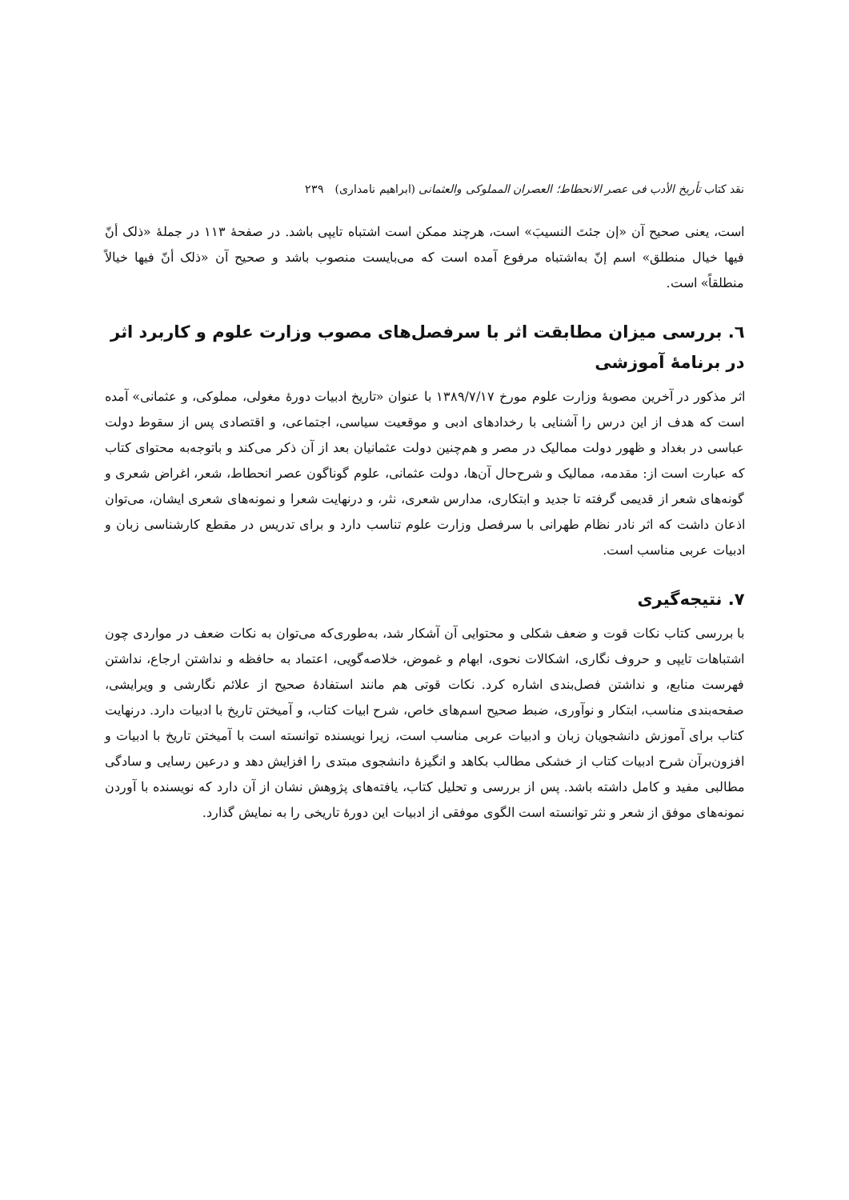نقد کتاب تأریخ الأدب فی عصر الانحطاط؛ العصران المملوکی والعثمانی (ابراهیم نامداری) ۲۳۹
است، یعنی صحیح آن «إن جئتَ النسیبَ» است، هرچند ممکن است اشتباه تایپی باشد. در صفحهٔ ۱۱۳ در جملهٔ «ذلک أنّ فیها خیال منطلق» اسم إنّ به‌اشتباه مرفوع آمده است که می‌بایست منصوب باشد و صحیح آن «ذلک أنّ فیها خیالاً منطلقاً» است.
٦. بررسی میزان مطابقت اثر با سرفصل‌های مصوب وزارت علوم و کاربرد اثر در برنامهٔ آموزشی
اثر مذکور در آخرین مصوبهٔ وزارت علوم مورخ ۱۳۸۹/۷/۱۷ با عنوان «تاریخ ادبیات دورهٔ مغولی، مملوکی، و عثمانی» آمده است که هدف از این درس را آشنایی با رخدادهای ادبی و موقعیت سیاسی، اجتماعی، و اقتصادی پس از سقوط دولت عباسی در بغداد و ظهور دولت ممالیک در مصر و هم‌چنین دولت عثمانیان بعد از آن ذکر می‌کند و باتوجه‌به محتوای کتاب که عبارت است از: مقدمه، ممالیک و شرح‌حال آن‌ها، دولت عثمانی، علوم گوناگون عصر انحطاط، شعر، اغراض شعری و گونه‌های شعر از قدیمی گرفته تا جدید و ابتکاری، مدارس شعری، نثر، و درنهایت شعرا و نمونه‌های شعری ایشان، می‌توان اذعان داشت که اثر نادر نظام طهرانی با سرفصل وزارت علوم تناسب دارد و برای تدریس در مقطع کارشناسی زبان و ادبیات عربی مناسب است.
۷. نتیجه‌گیری
با بررسی کتاب نکات قوت و ضعف شکلی و محتوایی آن آشکار شد، به‌طوری‌که می‌توان به نکات ضعف در مواردی چون اشتباهات تایپی و حروف نگاری، اشکالات نحوی، ابهام و غموض، خلاصه‌گویی، اعتماد به حافظه و نداشتن ارجاع، نداشتن فهرست منابع، و نداشتن فصل‌بندی اشاره کرد. نکات قوتی هم مانند استفادهٔ صحیح از علائم نگارشی و ویرایشی، صفحه‌بندی مناسب، ابتکار و نوآوری، ضبط صحیح اسم‌های خاص، شرح ابیات کتاب، و آمیختن تاریخ با ادبیات دارد. درنهایت کتاب برای آموزش دانشجویان زبان و ادبیات عربی مناسب است، زیرا نویسنده توانسته است با آمیختن تاریخ با ادبیات و افزون‌برآن شرح ادبیات کتاب از خشکی مطالب بکاهد و انگیزهٔ دانشجوی مبتدی را افزایش دهد و درعین رسایی و سادگی مطالبی مفید و کامل داشته باشد. پس از بررسی و تحلیل کتاب، یافته‌های پژوهش نشان از آن دارد که نویسنده با آوردن نمونه‌های موفق از شعر و نثر توانسته است الگوی موفقی از ادبیات این دورهٔ تاریخی را به نمایش گذارد.